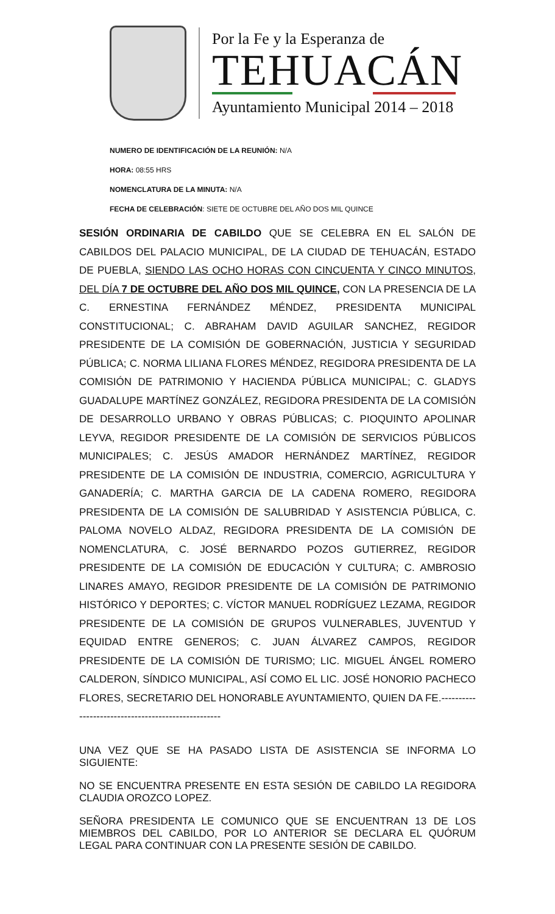Por la Fe y la Esperanza de
TEHUACÁN
Ayuntamiento Municipal 2014 – 2018
NUMERO DE IDENTIFICACIÓN DE LA REUNIÓN: N/A
HORA: 08:55 HRS
NOMENCLATURA DE LA MINUTA: N/A
FECHA DE CELEBRACIÓN: SIETE DE OCTUBRE DEL AÑO DOS MIL QUINCE
SESIÓN ORDINARIA DE CABILDO QUE SE CELEBRA EN EL SALÓN DE CABILDOS DEL PALACIO MUNICIPAL, DE LA CIUDAD DE TEHUACÁN, ESTADO DE PUEBLA, SIENDO LAS OCHO HORAS CON CINCUENTA Y CINCO MINUTOS, DEL DÍA 7 DE OCTUBRE DEL AÑO DOS MIL QUINCE, CON LA PRESENCIA DE LA C. ERNESTINA FERNÁNDEZ MÉNDEZ, PRESIDENTA MUNICIPAL CONSTITUCIONAL; C. ABRAHAM DAVID AGUILAR SANCHEZ, REGIDOR PRESIDENTE DE LA COMISIÓN DE GOBERNACIÓN, JUSTICIA Y SEGURIDAD PÚBLICA; C. NORMA LILIANA FLORES MÉNDEZ, REGIDORA PRESIDENTA DE LA COMISIÓN DE PATRIMONIO Y HACIENDA PÚBLICA MUNICIPAL; C. GLADYS GUADALUPE MARTÍNEZ GONZÁLEZ, REGIDORA PRESIDENTA DE LA COMISIÓN DE DESARROLLO URBANO Y OBRAS PÚBLICAS; C. PIOQUINTO APOLINAR LEYVA, REGIDOR PRESIDENTE DE LA COMISIÓN DE SERVICIOS PÚBLICOS MUNICIPALES; C. JESÚS AMADOR HERNÁNDEZ MARTÍNEZ, REGIDOR PRESIDENTE DE LA COMISIÓN DE INDUSTRIA, COMERCIO, AGRICULTURA Y GANADERÍA; C. MARTHA GARCIA DE LA CADENA ROMERO, REGIDORA PRESIDENTA DE LA COMISIÓN DE SALUBRIDAD Y ASISTENCIA PÚBLICA, C. PALOMA NOVELO ALDAZ, REGIDORA PRESIDENTA DE LA COMISIÓN DE NOMENCLATURA, C. JOSÉ BERNARDO POZOS GUTIERREZ, REGIDOR PRESIDENTE DE LA COMISIÓN DE EDUCACIÓN Y CULTURA; C. AMBROSIO LINARES AMAYO, REGIDOR PRESIDENTE DE LA COMISIÓN DE PATRIMONIO HISTÓRICO Y DEPORTES; C. VÍCTOR MANUEL RODRÍGUEZ LEZAMA, REGIDOR PRESIDENTE DE LA COMISIÓN DE GRUPOS VULNERABLES, JUVENTUD Y EQUIDAD ENTRE GENEROS; C. JUAN ÁLVAREZ CAMPOS, REGIDOR PRESIDENTE DE LA COMISIÓN DE TURISMO; LIC. MIGUEL ÁNGEL ROMERO CALDERON, SÍNDICO MUNICIPAL, ASÍ COMO EL LIC. JOSÉ HONORIO PACHECO FLORES, SECRETARIO DEL HONORABLE AYUNTAMIENTO, QUIEN DA FE.---------------------------------------------------
UNA VEZ QUE SE HA PASADO LISTA DE ASISTENCIA SE INFORMA LO SIGUIENTE:
NO SE ENCUENTRA PRESENTE EN ESTA SESIÓN DE CABILDO LA REGIDORA CLAUDIA OROZCO LOPEZ.
SEÑORA PRESIDENTA LE COMUNICO QUE SE ENCUENTRAN 13 DE LOS MIEMBROS DEL CABILDO, POR LO ANTERIOR SE DECLARA EL QUÓRUM LEGAL PARA CONTINUAR CON LA PRESENTE SESIÓN DE CABILDO.